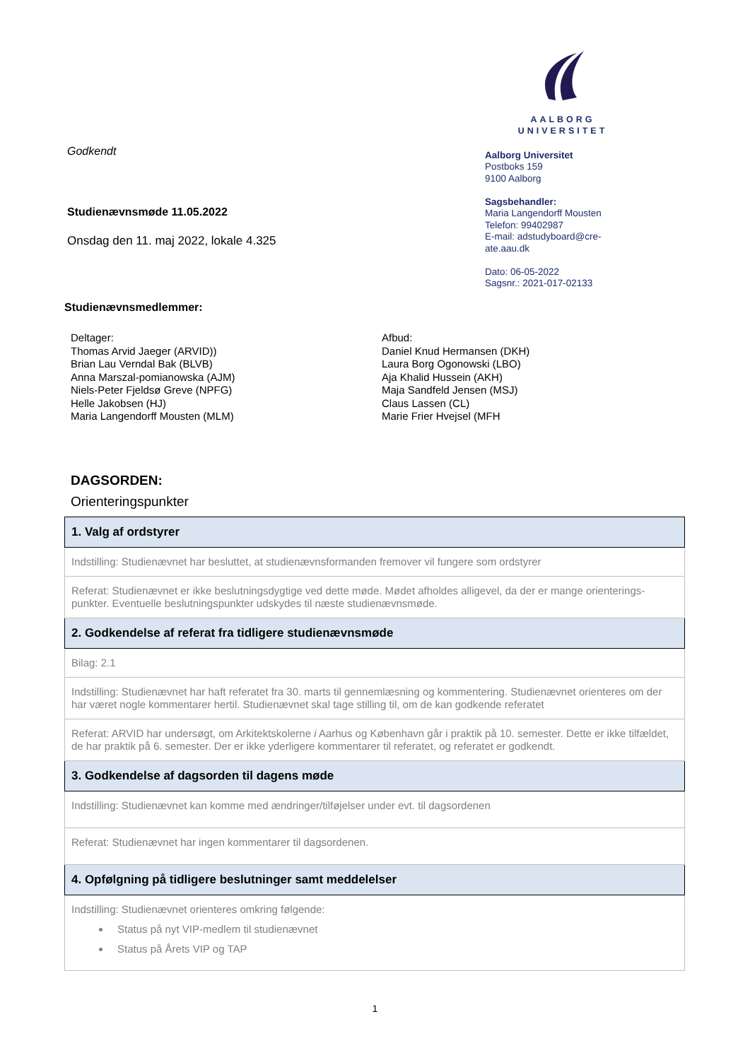Godkendt
Studienævnsmøde 11.05.2022
Onsdag den 11. maj 2022, lokale 4.325
Studienævnsmedlemmer:
AALBORG UNIVERSITET
Aalborg Universitet
Postboks 159
9100 Aalborg
Sagsbehandler:
Maria Langendorff Mousten
Telefon: 99402987
E-mail: adstudyboard@cre-
ate.aau.dk
Dato: 06-05-2022
Sagsnr.: 2021-017-02133
Deltager:
Thomas Arvid Jaeger (ARVID))
Brian Lau Verndal Bak (BLVB)
Anna Marszal-pomianowska (AJM)
Niels-Peter Fjeldsø Greve (NPFG)
Helle Jakobsen (HJ)
Maria Langendorff Mousten (MLM)
Afbud:
Daniel Knud Hermansen (DKH)
Laura Borg Ogonowski (LBO)
Aja Khalid Hussein (AKH)
Maja Sandfeld Jensen (MSJ)
Claus Lassen (CL)
Marie Frier Hvejsel (MFH
DAGSORDEN:
Orienteringspunkter
| 1. Valg af ordstyrer |
| --- |
| Indstilling: Studienævnet har besluttet, at studienævnsformanden fremover vil fungere som ordstyrer |
| Referat: Studienævnet er ikke beslutningsdygtige ved dette møde. Mødet afholdes alligevel, da der er mange orienterings-punkter. Eventuelle beslutningspunkter udskydes til næste studienævnsmøde. |
| 2. Godkendelse af referat fra tidligere studienævnsmøde |
| Bilag: 2.1 |
| Indstilling: Studienævnet har haft referatet fra 30. marts til gennemlæsning og kommentering. Studienævnet orienteres om der har været nogle kommentarer hertil. Studienævnet skal tage stilling til, om de kan godkende referatet |
| Referat: ARVID har undersøgt, om Arkitektskolerne i Aarhus og København går i praktik på 10. semester. Dette er ikke tilfældet, de har praktik på 6. semester. Der er ikke yderligere kommentarer til referatet, og referatet er godkendt. |
| 3. Godkendelse af dagsorden til dagens møde |
| Indstilling: Studienævnet kan komme med ændringer/tilføjelser under evt. til dagsordenen |
| Referat: Studienævnet har ingen kommentarer til dagsordenen. |
| 4. Opfølgning på tidligere beslutninger samt meddelelser |
| Indstilling: Studienævnet orienteres omkring følgende: Status på nyt VIP-medlem til studienævnet Status på Årets VIP og TAP |
1